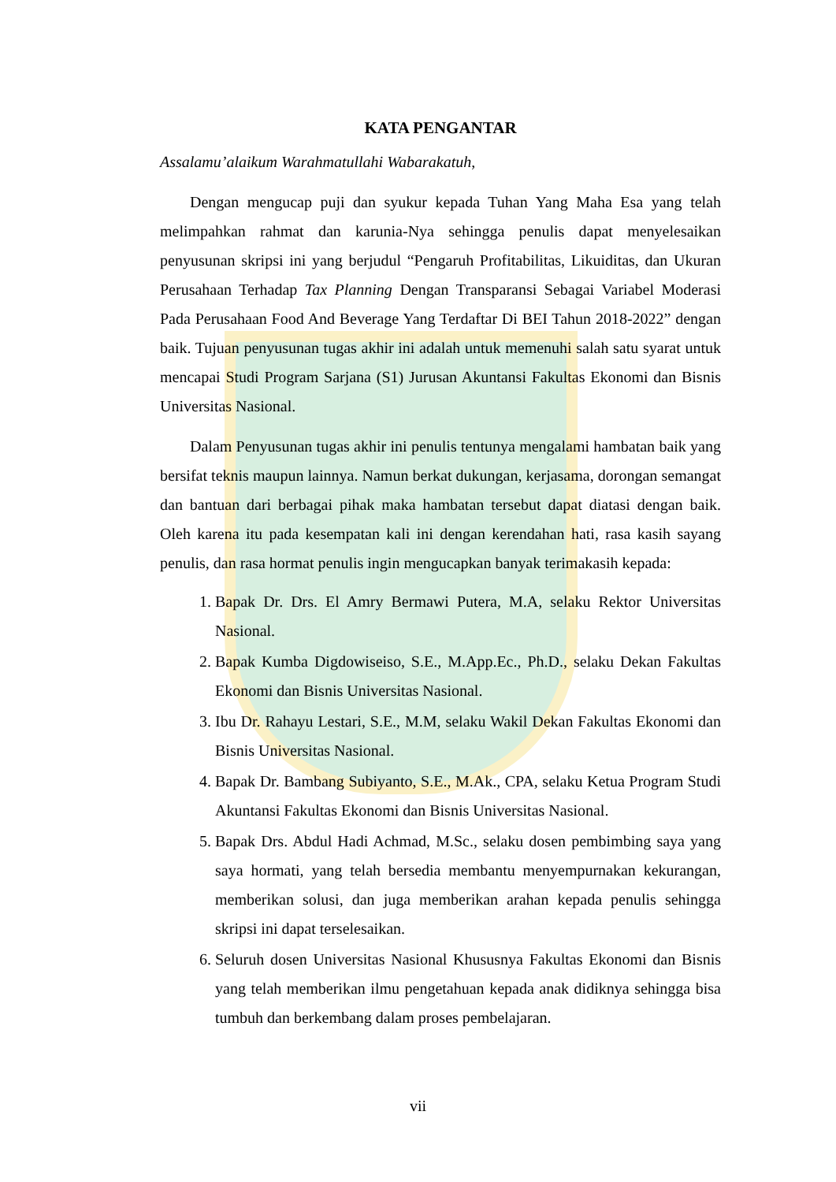KATA PENGANTAR
Assalamu’alaikum Warahmatullahi Wabarakatuh,
Dengan mengucap puji dan syukur kepada Tuhan Yang Maha Esa yang telah melimpahkan rahmat dan karunia-Nya sehingga penulis dapat menyelesaikan penyusunan skripsi ini yang berjudul “Pengaruh Profitabilitas, Likuiditas, dan Ukuran Perusahaan Terhadap Tax Planning Dengan Transparansi Sebagai Variabel Moderasi Pada Perusahaan Food And Beverage Yang Terdaftar Di BEI Tahun 2018-2022” dengan baik. Tujuan penyusunan tugas akhir ini adalah untuk memenuhi salah satu syarat untuk mencapai Studi Program Sarjana (S1) Jurusan Akuntansi Fakultas Ekonomi dan Bisnis Universitas Nasional.
Dalam Penyusunan tugas akhir ini penulis tentunya mengalami hambatan baik yang bersifat teknis maupun lainnya. Namun berkat dukungan, kerjasama, dorongan semangat dan bantuan dari berbagai pihak maka hambatan tersebut dapat diatasi dengan baik. Oleh karena itu pada kesempatan kali ini dengan kerendahan hati, rasa kasih sayang penulis, dan rasa hormat penulis ingin mengucapkan banyak terimakasih kepada:
1. Bapak Dr. Drs. El Amry Bermawi Putera, M.A, selaku Rektor Universitas Nasional.
2. Bapak Kumba Digdowiseiso, S.E., M.App.Ec., Ph.D., selaku Dekan Fakultas Ekonomi dan Bisnis Universitas Nasional.
3. Ibu Dr. Rahayu Lestari, S.E., M.M, selaku Wakil Dekan Fakultas Ekonomi dan Bisnis Universitas Nasional.
4. Bapak Dr. Bambang Subiyanto, S.E., M.Ak., CPA, selaku Ketua Program Studi Akuntansi Fakultas Ekonomi dan Bisnis Universitas Nasional.
5. Bapak Drs. Abdul Hadi Achmad, M.Sc., selaku dosen pembimbing saya yang saya hormati, yang telah bersedia membantu menyempurnakan kekurangan, memberikan solusi, dan juga memberikan arahan kepada penulis sehingga skripsi ini dapat terselesaikan.
6. Seluruh dosen Universitas Nasional Khususnya Fakultas Ekonomi dan Bisnis yang telah memberikan ilmu pengetahuan kepada anak didiknya sehingga bisa tumbuh dan berkembang dalam proses pembelajaran.
vii